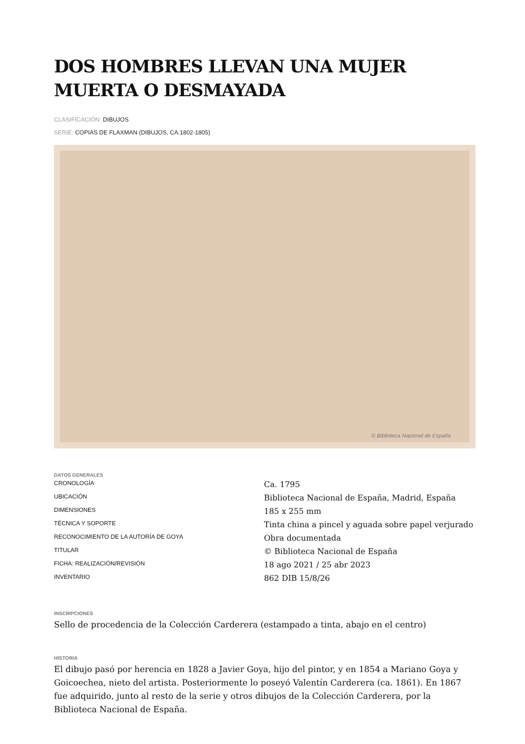DOS HOMBRES LLEVAN UNA MUJER MUERTA O DESMAYADA
CLASIFICACIÓN: DIBUJOS
SERIE: COPIAS DE FLAXMAN (DIBUJOS, CA.1802-1805)
© Biblioteca Nacional de España
DATOS GENERALES
CRONOLOGÍA
UBICACIÓN
DIMENSIONES
TÉCNICA Y SOPORTE
RECONOCIMIENTO DE LA AUTORÍA DE GOYA
TITULAR
FICHA: REALIZACIÓN/REVISIÓN
INVENTARIO
Ca. 1795
Biblioteca Nacional de España, Madrid, España
185 x 255 mm
Tinta china a pincel y aguada sobre papel verjurado
Obra documentada
© Biblioteca Nacional de España
18 ago 2021 / 25 abr 2023
862 DIB 15/8/26
INSCRIPCIONES
Sello de procedencia de la Colección Carderera (estampado a tinta, abajo en el centro)
HISTORIA
El dibujo pasó por herencia en 1828 a Javier Goya, hijo del pintor, y en 1854 a Mariano Goya y Goicoechea, nieto del artista. Posteriormente lo poseyó Valentín Carderera (ca. 1861). En 1867 fue adquirido, junto al resto de la serie y otros dibujos de la Colección Carderera, por la Biblioteca Nacional de España.